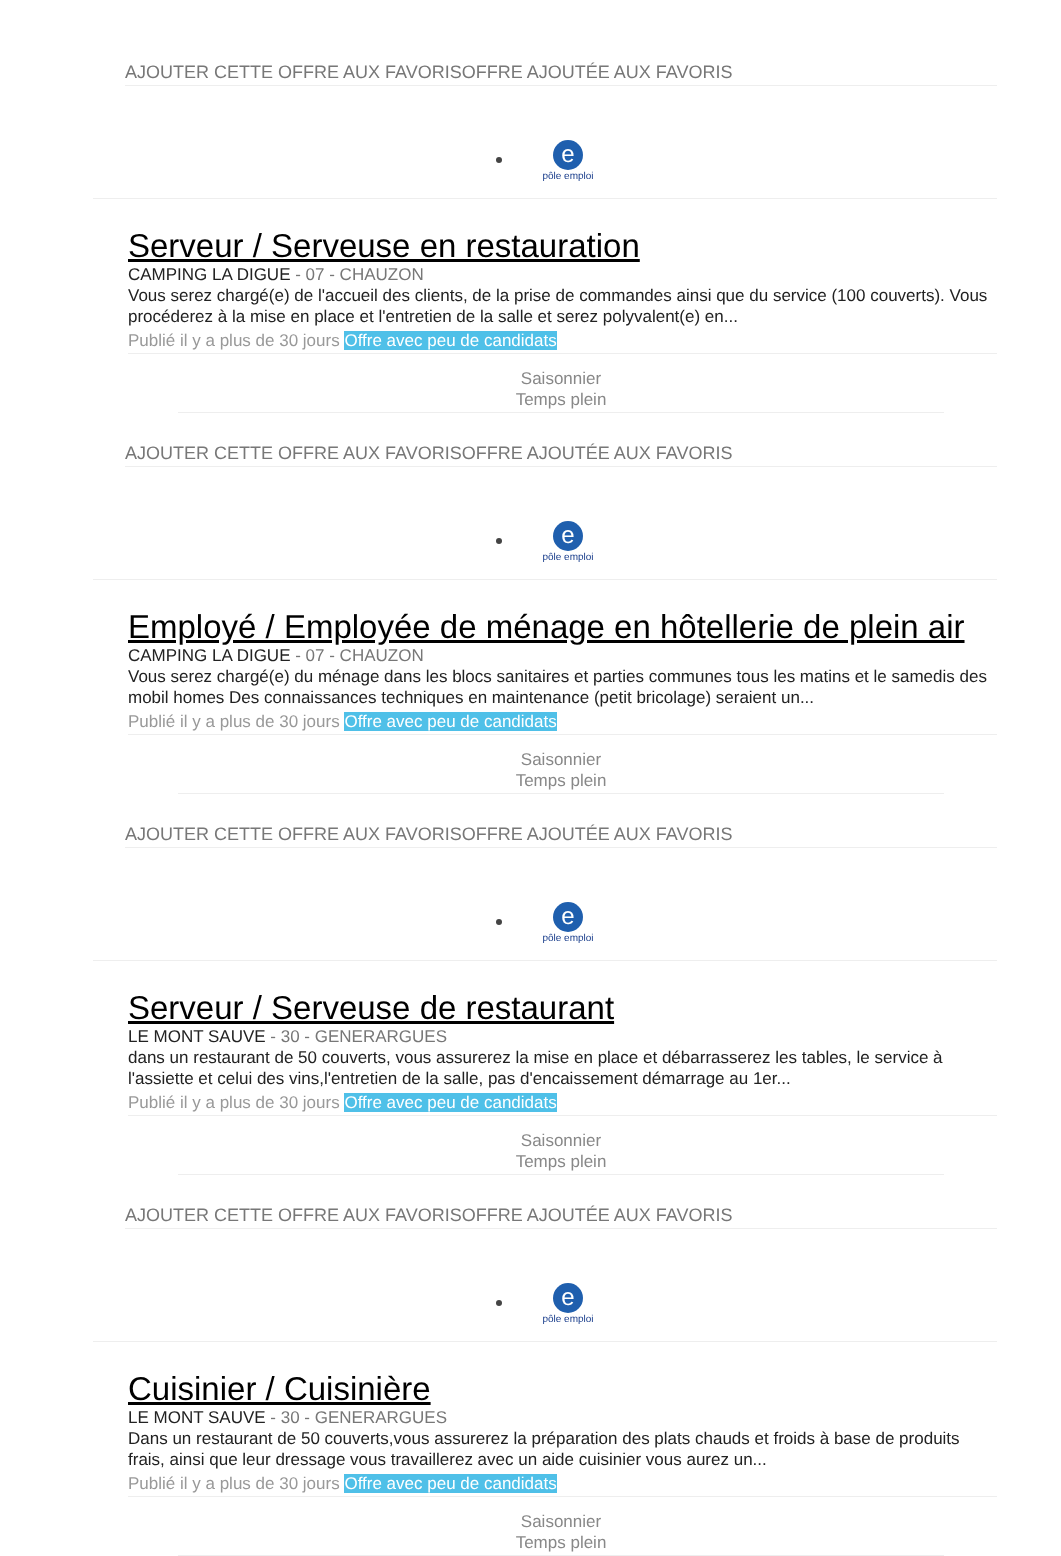AJOUTER CETTE OFFRE AUX FAVORISOFFRE AJOUTÉE AUX FAVORIS
e
pôle emploi
Serveur / Serveuse en restauration
CAMPING LA DIGUE - 07 - CHAUZON
Vous serez chargé(e) de l'accueil des clients, de la prise de commandes ainsi que du service (100 couverts). Vous procéderez à la mise en place et l'entretien de la salle et serez polyvalent(e) en...
Publié il y a plus de 30 jours Offre avec peu de candidats
Saisonnier
Temps plein
AJOUTER CETTE OFFRE AUX FAVORISOFFRE AJOUTÉE AUX FAVORIS
e
pôle emploi
Employé / Employée de ménage en hôtellerie de plein air
CAMPING LA DIGUE - 07 - CHAUZON
Vous serez chargé(e) du ménage dans les blocs sanitaires et parties communes tous les matins et le samedis des mobil homes Des connaissances techniques en maintenance (petit bricolage) seraient un...
Publié il y a plus de 30 jours Offre avec peu de candidats
Saisonnier
Temps plein
AJOUTER CETTE OFFRE AUX FAVORISOFFRE AJOUTÉE AUX FAVORIS
e
pôle emploi
Serveur / Serveuse de restaurant
LE MONT SAUVE - 30 - GENERARGUES
dans un restaurant de 50 couverts, vous assurerez la mise en place et débarrasserez les tables, le service à l'assiette et celui des vins,l'entretien de la salle, pas d'encaissement démarrage au 1er...
Publié il y a plus de 30 jours Offre avec peu de candidats
Saisonnier
Temps plein
AJOUTER CETTE OFFRE AUX FAVORISOFFRE AJOUTÉE AUX FAVORIS
e
pôle emploi
Cuisinier / Cuisinière
LE MONT SAUVE - 30 - GENERARGUES
Dans un restaurant de 50 couverts,vous assurerez la préparation des plats chauds et froids à base de produits frais, ainsi que leur dressage vous travaillerez avec un aide cuisinier vous aurez un...
Publié il y a plus de 30 jours Offre avec peu de candidats
Saisonnier
Temps plein